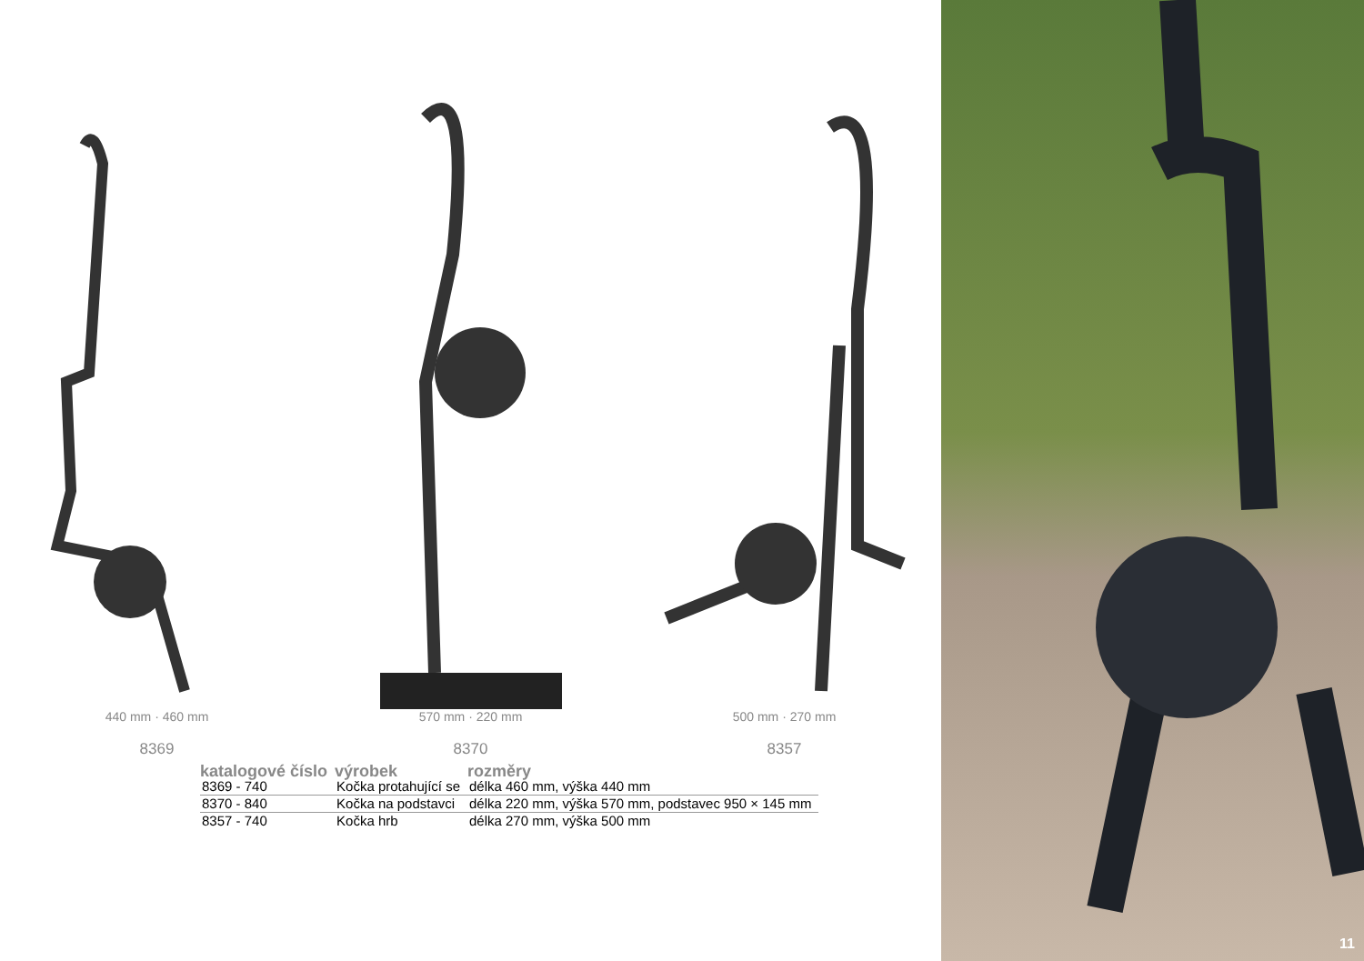440 mm · 460 mm
8369
570 mm · 220 mm
8370
500 mm · 270 mm
8357
| katalogové číslo | výrobek | rozměry |
| --- | --- | --- |
| 8369 - 740 | Kočka protahující se | délka 460 mm, výška 440 mm |
| 8370 - 840 | Kočka na podstavci | délka 220 mm, výška 570 mm, podstavec 950 × 145 mm |
| 8357 - 740 | Kočka hrb | délka 270 mm, výška 500 mm |
11